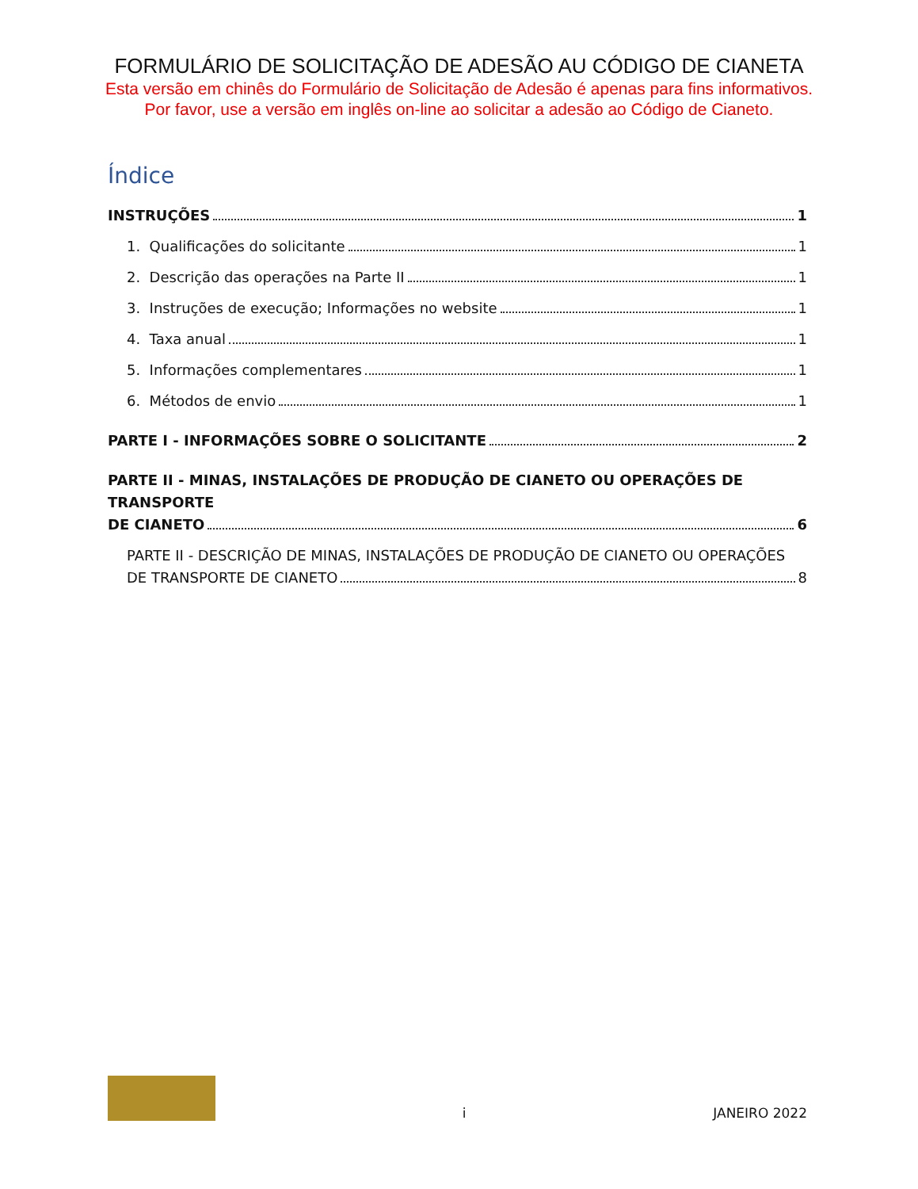FORMULÁRIO DE SOLICITAÇÃO DE ADESÃO AU CÓDIGO DE CIANETA
Esta versão em chinês do Formulário de Solicitação de Adesão é apenas para fins informativos.
Por favor, use a versão em inglês on-line ao solicitar a adesão ao Código de Cianeto.
Índice
INSTRUÇÕES 1
1. Qualificações do solicitante 1
2. Descrição das operações na Parte II 1
3. Instruções de execução; Informações no website 1
4. Taxa anual 1
5. Informações complementares 1
6. Métodos de envio 1
PARTE I - INFORMAÇÕES SOBRE O SOLICITANTE 2
PARTE II - MINAS, INSTALAÇÕES DE PRODUÇÃO DE CIANETO OU OPERAÇÕES DE TRANSPORTE
DE CIANETO 6
PARTE II - DESCRIÇÃO DE MINAS, INSTALAÇÕES DE PRODUÇÃO DE CIANETO OU OPERAÇÕES
DE TRANSPORTE DE CIANETO 8
i JANEIRO 2022